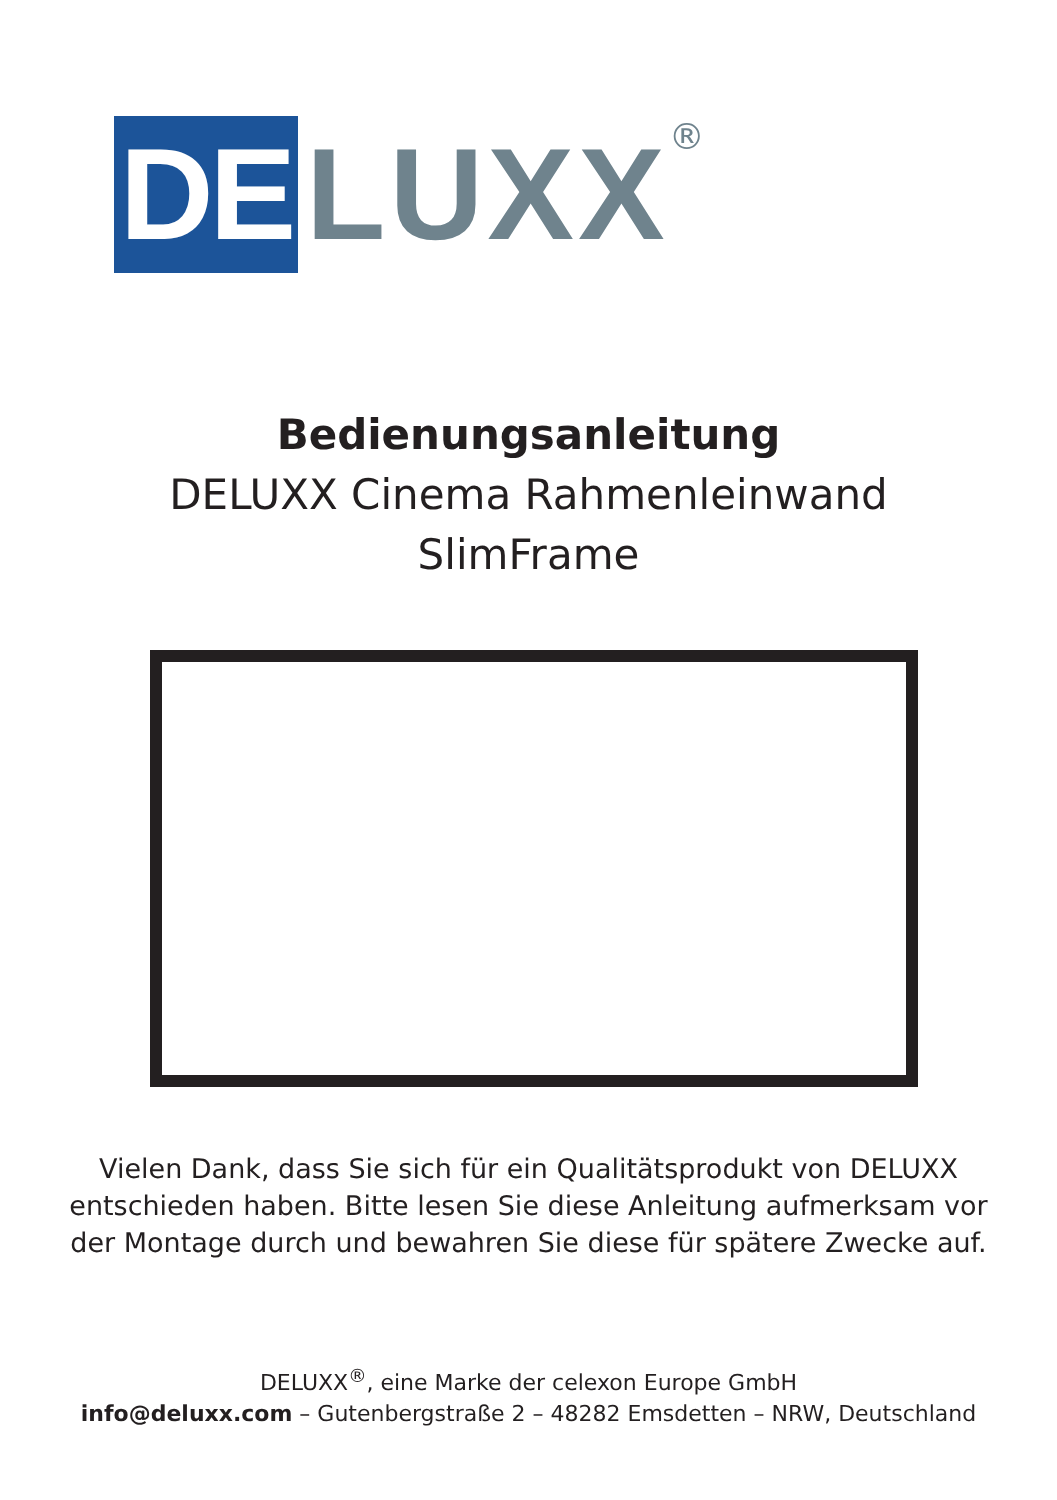DE
LUXX
®
Bedienungsanleitung
DELUXX Cinema Rahmenleinwand
SlimFrame
Vielen Dank, dass Sie sich für ein Qualitätsprodukt von DELUXX
entschieden haben. Bitte lesen Sie diese Anleitung aufmerksam vor
der Montage durch und bewahren Sie diese für spätere Zwecke auf.
DELUXX<sup>®</sup>, eine Marke der celexon Europe GmbH
info@deluxx.com – Gutenbergstraße 2 – 48282 Emsdetten – NRW, Deutschland